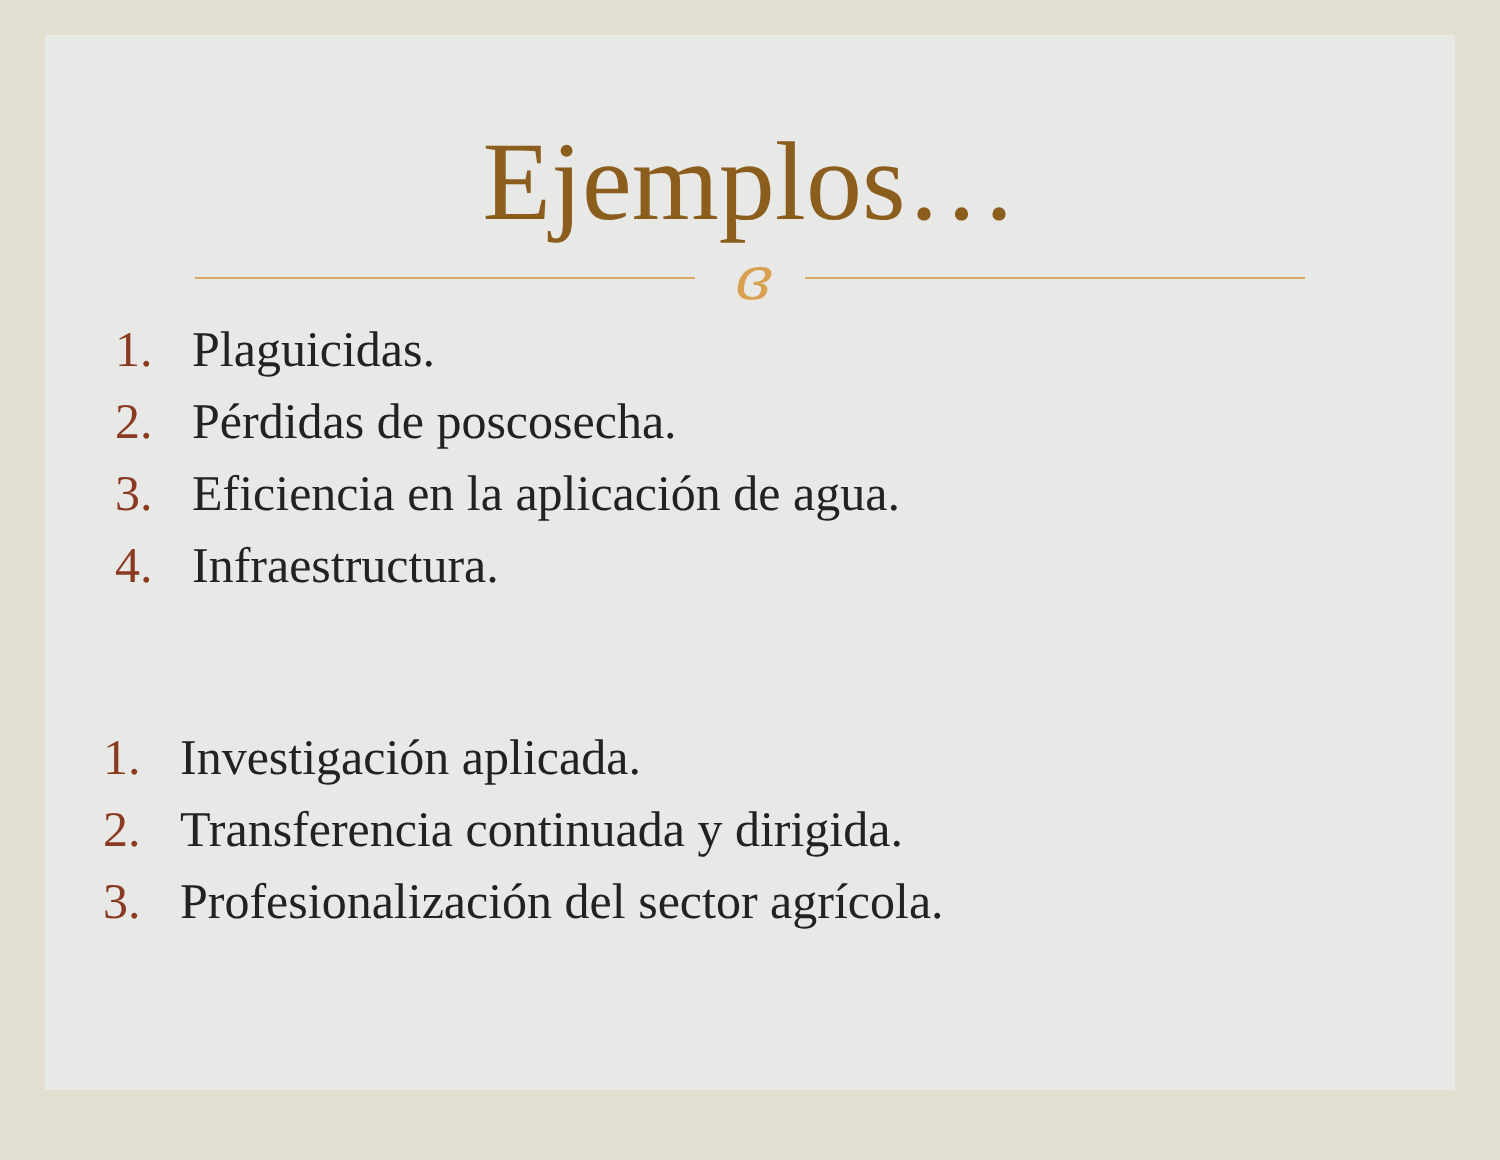Ejemplos…
ɞ
1. Plaguicidas.
2. Pérdidas de poscosecha.
3. Eficiencia en la aplicación de agua.
4. Infraestructura.
1. Investigación aplicada.
2. Transferencia continuada y dirigida.
3. Profesionalización del sector agrícola.